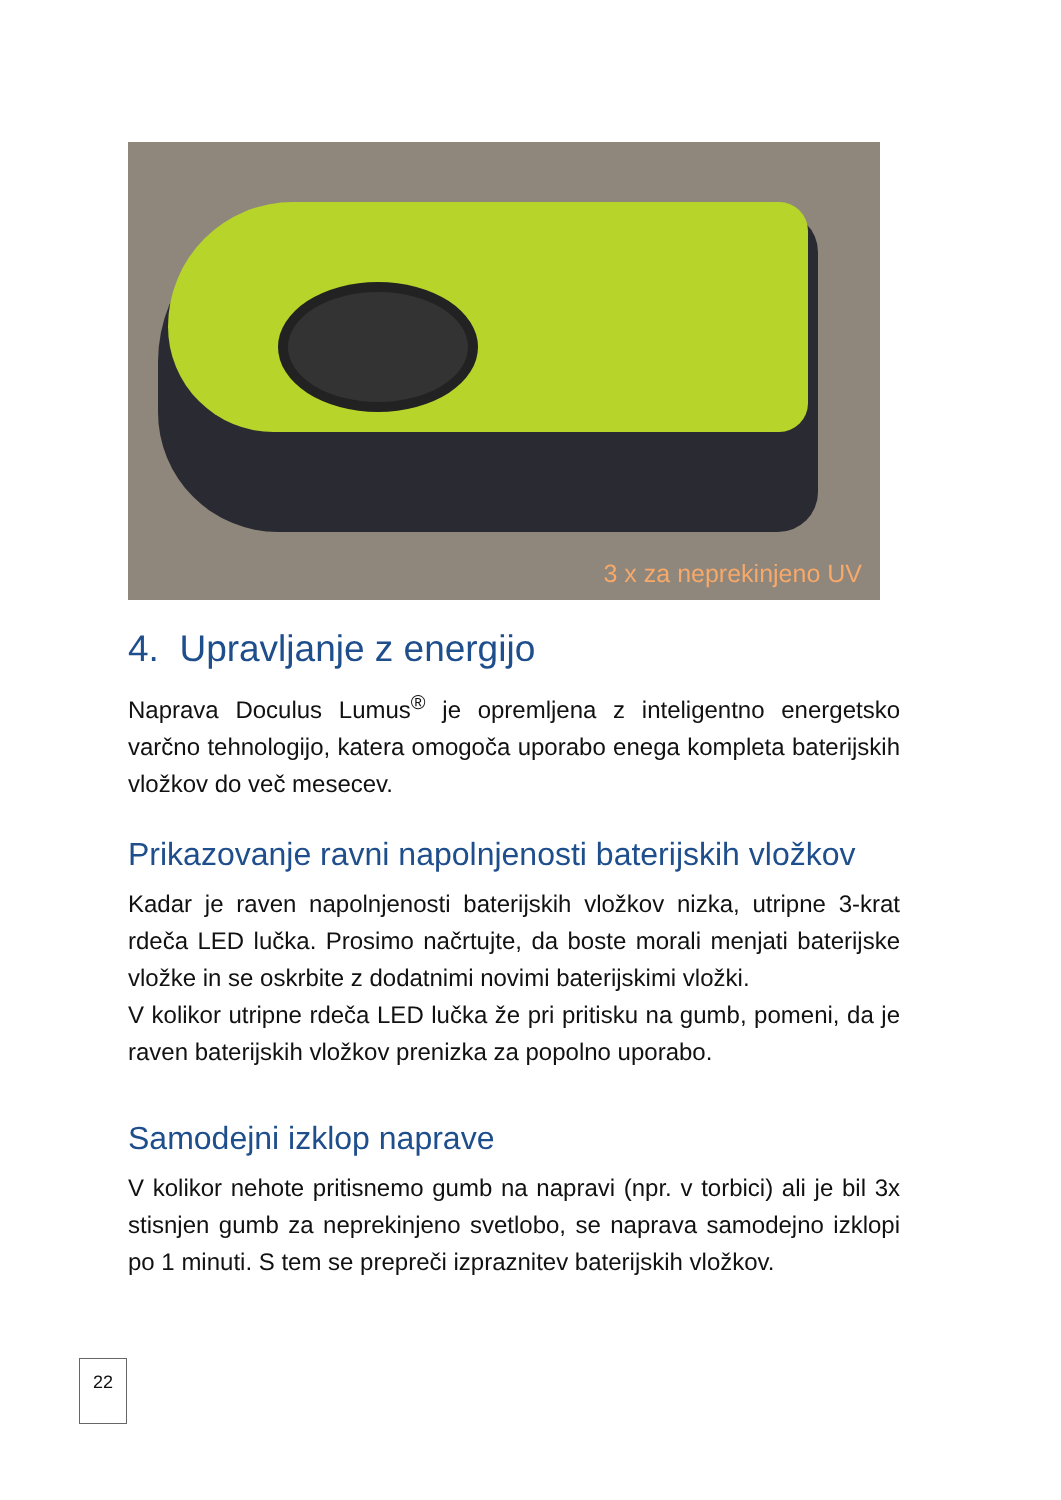3 x za neprekinjeno UV
4. Upravljanje z energijo
Naprava Doculus Lumus<sup>®</sup> je opremljena z inteligentno energetsko varčno tehnologijo, katera omogoča uporabo enega kompleta baterijskih vložkov do več mesecev.
Prikazovanje ravni napolnjenosti baterijskih vložkov
Kadar je raven napolnjenosti baterijskih vložkov nizka, utripne 3-krat rdeča LED lučka. Prosimo načrtujte, da boste morali menjati baterijske vložke in se oskrbite z dodatnimi novimi baterijskimi vložki.
V kolikor utripne rdeča LED lučka že pri pritisku na gumb, pomeni, da je raven baterijskih vložkov prenizka za popolno uporabo.
Samodejni izklop naprave
V kolikor nehote pritisnemo gumb na napravi (npr. v torbici) ali je bil 3x stisnjen gumb za neprekinjeno svetlobo, se naprava samodejno izklopi po 1 minuti. S tem se prepreči izpraznitev baterijskih vložkov.
22